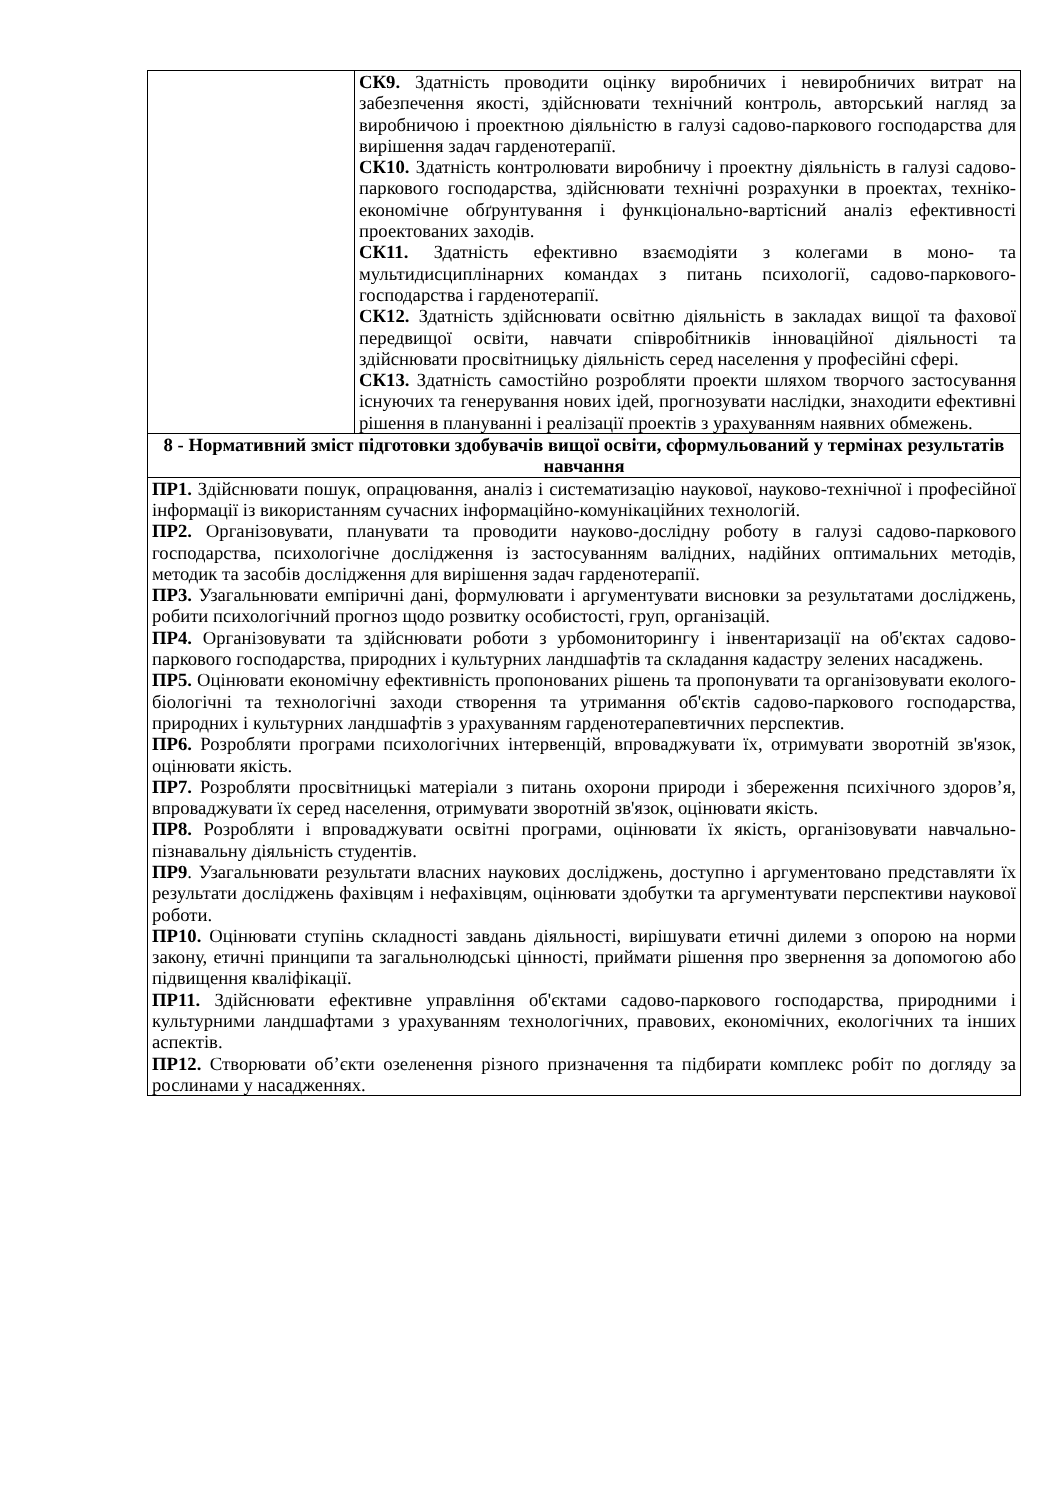| | СК9. Здатність проводити оцінку виробничих і невиробничих витрат на забезпечення якості, здійснювати технічний контроль, авторський нагляд за виробничою і проектною діяльністю в галузі садово-паркового господарства для вирішення задач гарденотерапії. СК10. Здатність контролювати виробничу і проектну діяльність в галузі садово-паркового господарства, здійснювати технічні розрахунки в проектах, техніко-економічне обґрунтування і функціонально-вартісний аналіз ефективності проектованих заходів. СК11. Здатність ефективно взаємодіяти з колегами в моно- та мультидисциплінарних командах з питань психології, садово-паркового-господарства і гарденотерапії. СК12. Здатність здійснювати освітню діяльність в закладах вищої та фахової передвищої освіти, навчати співробітників інноваційної діяльності та здійснювати просвітницьку діяльність серед населення у професійні сфері. СК13. Здатність самостійно розробляти проекти шляхом творчого застосування існуючих та генерування нових ідей, прогнозувати наслідки, знаходити ефективні рішення в плануванні і реалізації проектів з урахуванням наявних обмежень. |
| 8 - Нормативний зміст підготовки здобувачів вищої освіти, сформульований у термінах результатів навчання | |
| ПР1. Здійснювати пошук, опрацювання, аналіз і систематизацію наукової, науково-технічної і професійної інформації із використанням сучасних інформаційно-комунікаційних технологій. ПР2. Організовувати, планувати та проводити науково-дослідну роботу в галузі садово-паркового господарства, психологічне дослідження із застосуванням валідних, надійних оптимальних методів, методик та засобів дослідження для вирішення задач гарденотерапії. ПР3. Узагальнювати емпіричні дані, формулювати і аргументувати висновки за результатами досліджень, робити психологічний прогноз щодо розвитку особистості, груп, організацій. ПР4. Організовувати та здійснювати роботи з урбомониторингу і інвентаризації на об'єктах садово-паркового господарства, природних і культурних ландшафтів та складання кадастру зелених насаджень. ПР5. Оцінювати економічну ефективність пропонованих рішень та пропонувати та організовувати еколого-біологічні та технологічні заходи створення та утримання об'єктів садово-паркового господарства, природних і культурних ландшафтів з урахуванням гарденотерапевтичних перспектив. ПР6. Розробляти програми психологічних інтервенцій, впроваджувати їх, отримувати зворотній зв'язок, оцінювати якість. ПР7. Розробляти просвітницькі матеріали з питань охорони природи і збереження психічного здоров’я, впроваджувати їх серед населення, отримувати зворотній зв'язок, оцінювати якість. ПР8. Розробляти і впроваджувати освітні програми, оцінювати їх якість, організовувати навчально-пізнавальну діяльність студентів. ПР9 . Узагальнювати результати власних наукових досліджень, доступно і аргументовано представляти їх результати досліджень фахівцям і нефахівцям, оцінювати здобутки та аргументувати перспективи наукової роботи. ПР10. Оцінювати ступінь складності завдань діяльності, вирішувати етичні дилеми з опорою на норми закону, етичні принципи та загальнолюдські цінності, приймати рішення про звернення за допомогою або підвищення кваліфікації. ПР11. Здійснювати ефективне управління об'єктами садово-паркового господарства, природними і культурними ландшафтами з урахуванням технологічних, правових, економічних, екологічних та інших аспектів. ПР12. Створювати об’єкти озеленення різного призначення та підбирати комплекс робіт по догляду за рослинами у насадженнях. | |